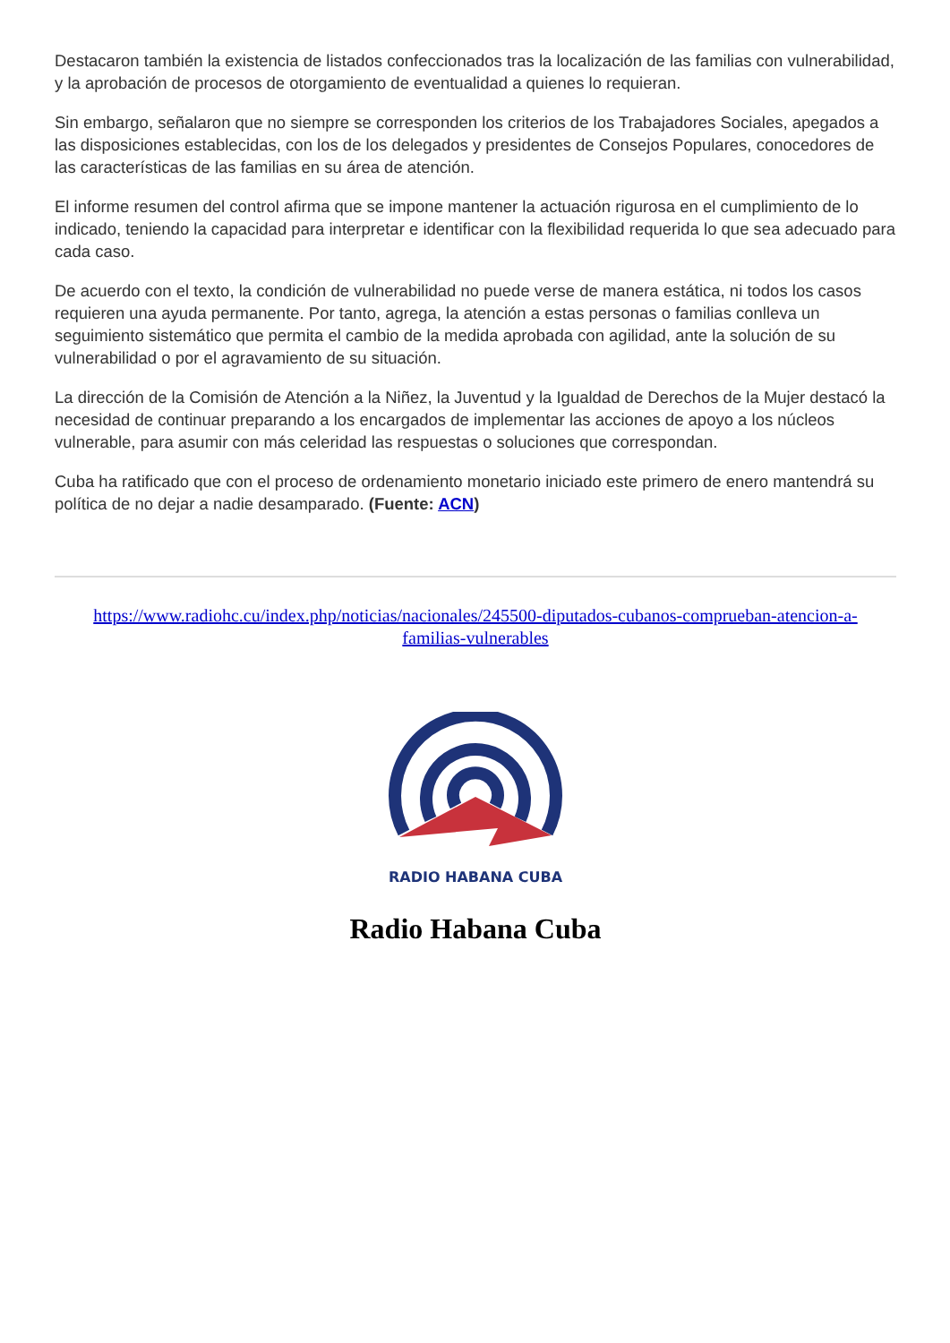Destacaron también la existencia de listados confeccionados tras la localización de las familias con vulnerabilidad, y la aprobación de procesos de otorgamiento de eventualidad a quienes lo requieran.
Sin embargo, señalaron que no siempre se corresponden los criterios de los Trabajadores Sociales, apegados a las disposiciones establecidas, con los de los delegados y presidentes de Consejos Populares, conocedores de las características de las familias en su área de atención.
El informe resumen del control afirma que se impone mantener la actuación rigurosa en el cumplimiento de lo indicado, teniendo la capacidad para interpretar e identificar con la flexibilidad requerida lo que sea adecuado para cada caso.
De acuerdo con el texto, la condición de vulnerabilidad no puede verse de manera estática, ni todos los casos requieren una ayuda permanente. Por tanto, agrega, la atención a estas personas o familias conlleva un seguimiento sistemático que permita el cambio de la medida aprobada con agilidad, ante la solución de su vulnerabilidad o por el agravamiento de su situación.
La dirección de la Comisión de Atención a la Niñez, la Juventud y la Igualdad de Derechos de la Mujer destacó la necesidad de continuar preparando a los encargados de implementar las acciones de apoyo a los núcleos vulnerable, para asumir con más celeridad las respuestas o soluciones que correspondan.
Cuba ha ratificado que con el proceso de ordenamiento monetario iniciado este primero de enero mantendrá su política de no dejar a nadie desamparado. (Fuente: ACN)
https://www.radiohc.cu/index.php/noticias/nacionales/245500-diputados-cubanos-comprueban-atencion-a-familias-vulnerables
RADIO HABANA CUBA
Radio Habana Cuba